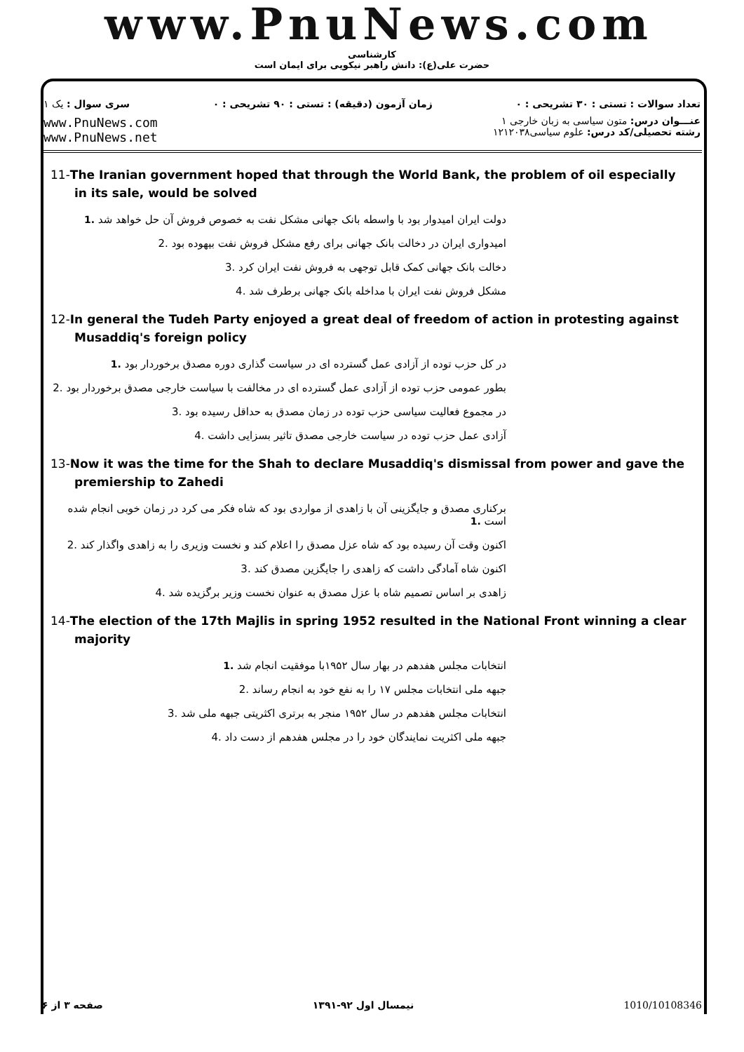www.PnuNews.com
کارشناسی
حضرت علی(ع): دانش راهبر نیکویی برای ایمان است
تعداد سوالات : تستی : ۳۰ تشریحی : ۰ زمان آزمون (دقیقه) : تستی : ۹۰ تشریحی : ۰ سری سوال : یک ۱
عنـــوان درس: متون سیاسی به زبان خارجی ۱
رشته تحصیلی/کد درس: علوم سیاسی۱۲۱۲۰۳۸
www.PnuNews.com
www.PnuNews.net
11-The Iranian government hoped that through the World Bank, the problem of oil especially in its sale, would be solved
دولت ایران امیدوار بود با واسطه بانک جهانی مشکل نفت به خصوص فروش آن حل خواهد شد .1
امیدواری ایران در دخالت بانک جهانی برای رفع مشکل فروش نفت بیهوده بود .2
دخالت بانک جهانی کمک قابل توجهی به فروش نفت ایران کرد .3
مشکل فروش نفت ایران با مداخله بانک جهانی برطرف شد .4
12-In general the Tudeh Party enjoyed a great deal of freedom of action in protesting against Musaddiq's foreign policy
در کل حزب توده از آزادی عمل گسترده ای در سیاست گذاری دوره مصدق برخوردار بود .1
بطور عمومی حزب توده از آزادی عمل گسترده ای در مخالفت با سیاست خارجی مصدق برخوردار بود .2
در مجموع فعالیت سیاسی حزب توده در زمان مصدق به حداقل رسیده بود .3
آزادی عمل حزب توده در سیاست خارجی مصدق تاثیر بسزایی داشت .4
13-Now it was the time for the Shah to declare Musaddiq's dismissal from power and gave the premiership to Zahedi
برکناری مصدق و جایگزینی آن با زاهدی از مواردی بود که شاه فکر می کرد در زمان خوبی انجام شده است .1
اکنون وقت آن رسیده بود که شاه عزل مصدق را اعلام کند و نخست وزیری را به زاهدی واگذار کند .2
اکنون شاه آمادگی داشت که زاهدی را جایگزین مصدق کند .3
زاهدی بر اساس تصمیم شاه با عزل مصدق به عنوان نخست وزیر برگزیده شد .4
14-The election of the 17th Majlis in spring 1952 resulted in the National Front winning a clear majority
انتخابات مجلس هفدهم در بهار سال ۱۹۵۲با موفقیت انجام شد .1
جبهه ملی انتخابات مجلس ۱۷ را به نفع خود به انجام رساند .2
انتخابات مجلس هفدهم در سال ۱۹۵۲ منجر به برتری اکثریتی جبهه ملی شد .3
جبهه ملی اکثریت نمایندگان خود را در مجلس هفدهم از دست داد .4
صفحه ۳ از ۶ نیمسال اول ۹۲-۱۳۹۱ 1010/10108346